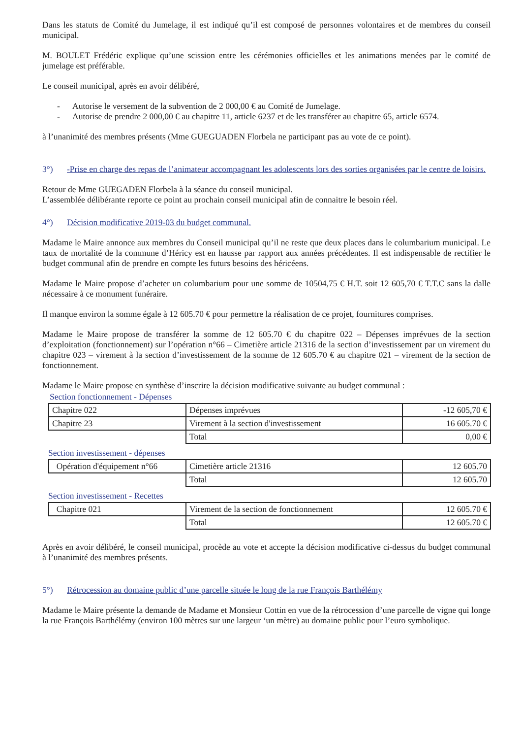Dans les statuts de Comité du Jumelage, il est indiqué qu’il est composé de personnes volontaires et de membres du conseil municipal.
M. BOULET Frédéric explique qu’une scission entre les cérémonies officielles et les animations menées par le comité de jumelage est préférable.
Le conseil municipal, après en avoir délibéré,
- Autorise le versement de la subvention de 2 000,00 € au Comité de Jumelage.
- Autorise de prendre 2 000,00 € au chapitre 11, article 6237 et de les transférer au chapitre 65, article 6574.
à l’unanimité des membres présents (Mme GUEGUADEN Florbela ne participant pas au vote de ce point).
3°) -Prise en charge des repas de l’animateur accompagnant les adolescents lors des sorties organisées par le centre de loisirs.
Retour de Mme GUEGADEN Florbela à la séance du conseil municipal.
L’assemblée délibérante reporte ce point au prochain conseil municipal afin de connaitre le besoin réel.
4°) Décision modificative 2019-03 du budget communal.
Madame le Maire annonce aux membres du Conseil municipal qu’il ne reste que deux places dans le columbarium municipal. Le taux de mortalité de la commune d’Héricy est en hausse par rapport aux années précédentes. Il est indispensable de rectifier le budget communal afin de prendre en compte les futurs besoins des héricéens.
Madame le Maire propose d’acheter un columbarium pour une somme de 10504,75 € H.T. soit 12 605,70 € T.T.C sans la dalle nécessaire à ce monument funéraire.
Il manque environ la somme égale à 12 605.70 € pour permettre la réalisation de ce projet, fournitures comprises.
Madame le Maire propose de transférer la somme de 12 605.70 € du chapitre 022 – Dépenses imprévues de la section d’exploitation (fonctionnement) sur l’opération n°66 – Cimetière article 21316 de la section d’investissement par un virement du chapitre 023 – virement à la section d’investissement de la somme de 12 605.70 € au chapitre 021 – virement de la section de fonctionnement.
Madame le Maire propose en synthèse d’inscrire la décision modificative suivante au budget communal :
Section fonctionnement - Dépenses
| Chapitre 022 | Dépenses imprévues | -12 605,70 € |
| Chapitre 23 | Virement à la section d'investissement | 16 605.70 € |
| | Total | 0,00 € |
Section investissement - dépenses
| Opération d'équipement n°66 | Cimetière article 21316 | 12 605.70 |
| | Total | 12 605.70 |
Section investissement - Recettes
| Chapitre 021 | Virement de la section de fonctionnement | 12 605.70 € |
| | Total | 12 605.70 € |
Après en avoir délibéré, le conseil municipal, procède au vote et accepte la décision modificative ci-dessus du budget communal à l’unanimité des membres présents.
5°) Rétrocession au domaine public d’une parcelle située le long de la rue François Barthélémy
Madame le Maire présente la demande de Madame et Monsieur Cottin en vue de la rétrocession d’une parcelle de vigne qui longe la rue François Barthélémy (environ 100 mètres sur une largeur ‘un mètre) au domaine public pour l’euro symbolique.